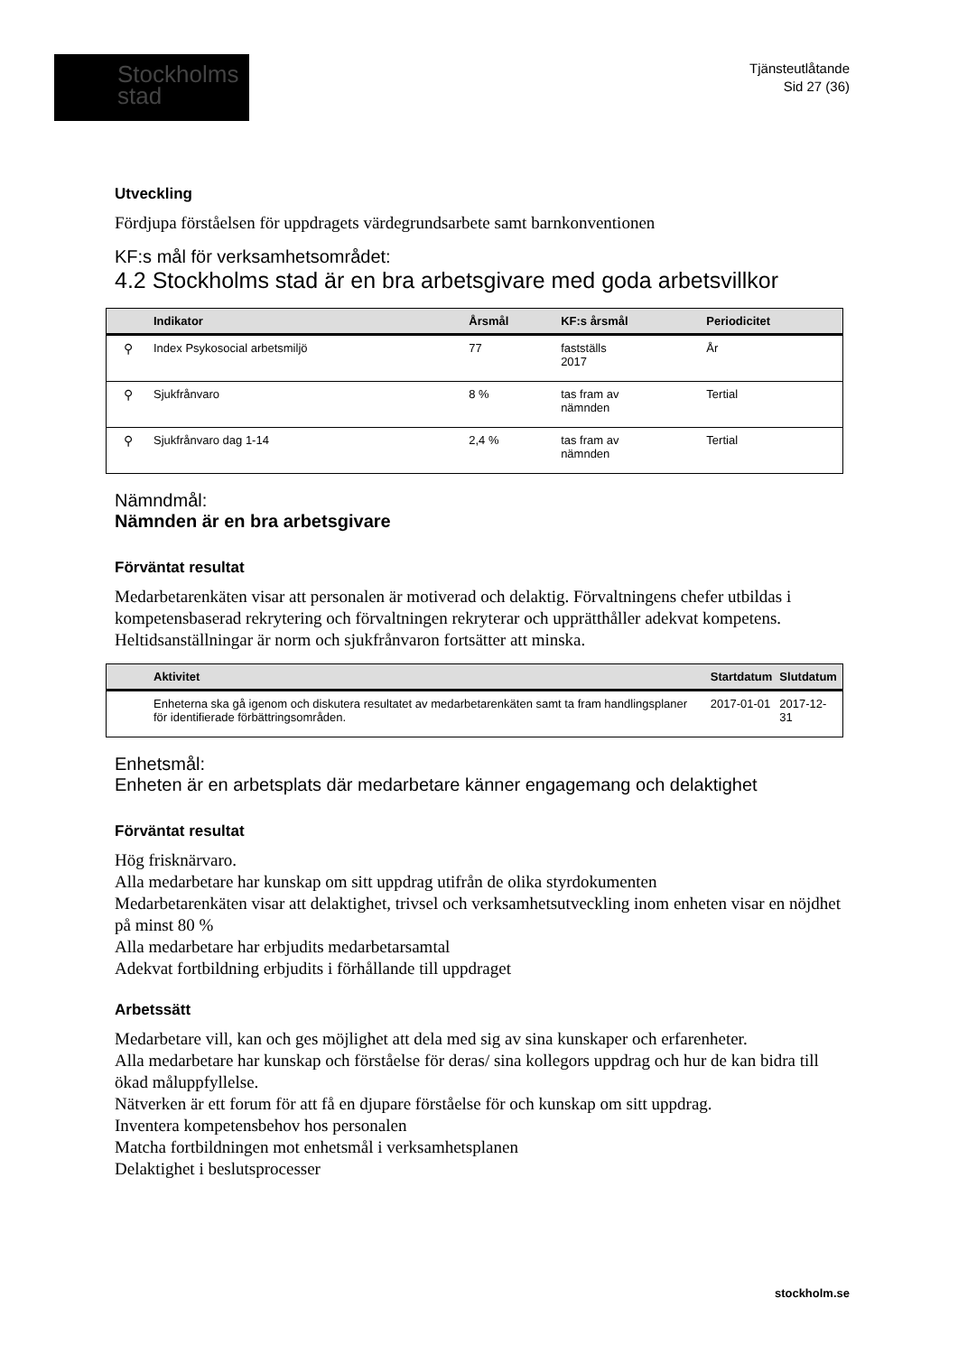Stockholms
stad
Tjänsteutlåtande
Sid 27 (36)
Utveckling
Fördjupa förståelsen för uppdragets värdegrundsarbete samt barnkonventionen
KF:s mål för verksamhetsområdet:
4.2 Stockholms stad är en bra arbetsgivare med goda arbetsvillkor
| | Indikator | Årsmål | KF:s årsmål | Periodicitet |
| --- | --- | --- | --- | --- |
| ⚲ | Index Psykosocial arbetsmiljö | 77 | fastställs 2017 | År |
| ⚲ | Sjukfrånvaro | 8 % | tas fram av nämnden | Tertial |
| ⚲ | Sjukfrånvaro dag 1-14 | 2,4 % | tas fram av nämnden | Tertial |
Nämndmål:
Nämnden är en bra arbetsgivare
Förväntat resultat
Medarbetarenkäten visar att personalen är motiverad och delaktig. Förvaltningens chefer utbildas i kompetensbaserad rekrytering och förvaltningen rekryterar och upprätthåller adekvat kompetens. Heltidsanställningar är norm och sjukfrånvaron fortsätter att minska.
| | Aktivitet | Startdatum | Slutdatum |
| --- | --- | --- | --- |
| | Enheterna ska gå igenom och diskutera resultatet av medarbetarenkäten samt ta fram handlingsplaner för identifierade förbättringsområden. | 2017-01-01 | 2017-12-31 |
Enhetsmål:
Enheten är en arbetsplats där medarbetare känner engagemang och delaktighet
Förväntat resultat
Hög frisknärvaro.
Alla medarbetare har kunskap om sitt uppdrag utifrån de olika styrdokumenten
Medarbetarenkäten visar att delaktighet, trivsel och verksamhetsutveckling inom enheten visar en nöjdhet på minst 80 %
Alla medarbetare har erbjudits medarbetarsamtal
Adekvat fortbildning erbjudits i förhållande till uppdraget
Arbetssätt
Medarbetare vill, kan och ges möjlighet att dela med sig av sina kunskaper och erfarenheter.
Alla medarbetare har kunskap och förståelse för deras/ sina kollegors uppdrag och hur de kan bidra till ökad måluppfyllelse.
Nätverken är ett forum för att få en djupare förståelse för och kunskap om sitt uppdrag.
Inventera kompetensbehov hos personalen
Matcha fortbildningen mot enhetsmål i verksamhetsplanen
Delaktighet i beslutsprocesser
stockholm.se